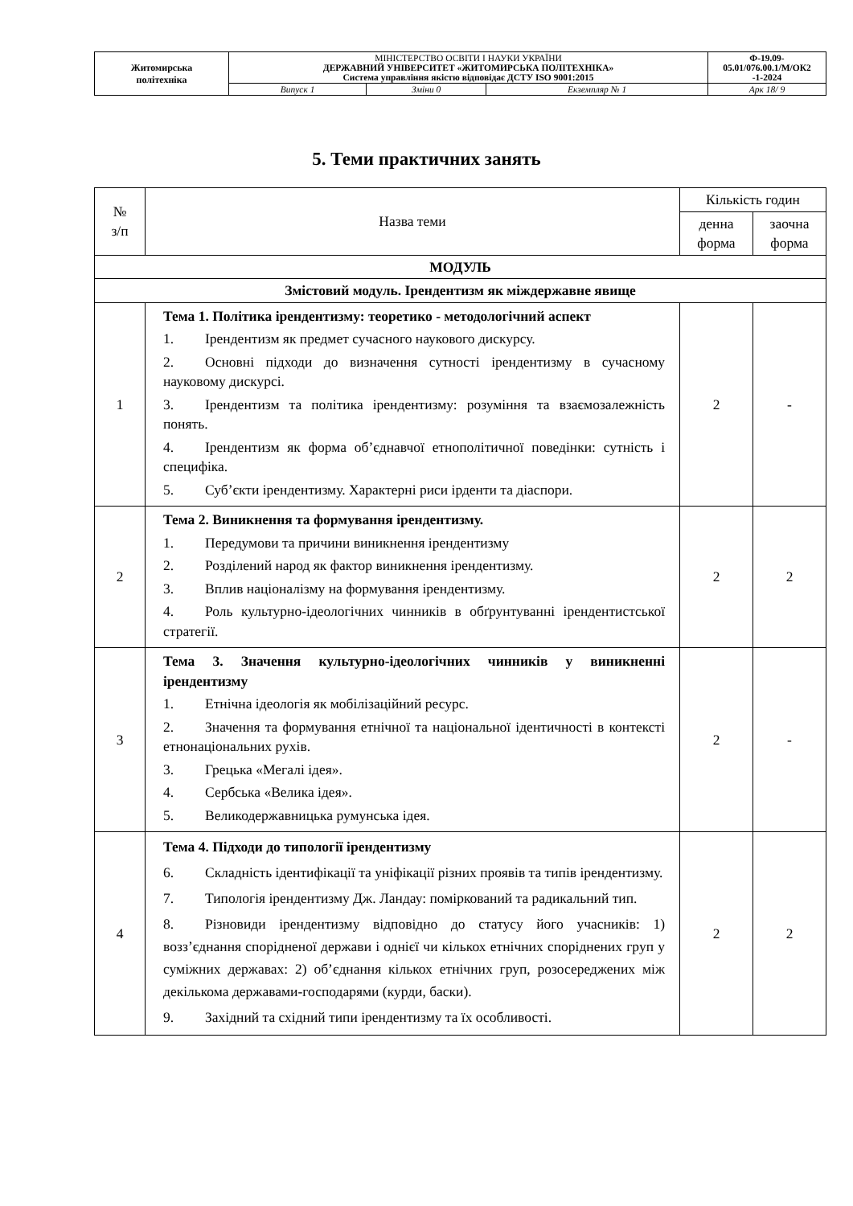| Житомирська політехніка | МІНІСТЕРСТВО ОСВІТИ І НАУКИ УКРАЇНИ ДЕРЖАВНИЙ УНІВЕРСИТЕТ «ЖИТОМИРСЬКА ПОЛІТЕХНІКА» Система управління якістю відповідає ДСТУ ISO 9001:2015 | | | Ф-19.09- 05.01/076.00.1/М/ОК2 -1-2024 |
| | Випуск 1 | Зміни 0 | Екземпляр № 1 | Арк 18/ 9 |
5. Теми практичних занять
| № з/п | Назва теми | Кількість годин | |
| --- | --- | --- | --- |
| | | денна форма | заочна форма |
| МОДУЛЬ | | | |
| Змістовий модуль. Ірендентизм як міждержавне явище | | | |
| 1 | Тема 1. Політика ірендентизму: теоретико - методологічний аспект 1. Ірендентизм як предмет сучасного наукового дискурсу. 2. Основні підходи до визначення сутності ірендентизму в сучасному науковому дискурсі. 3. Ірендентизм та політика ірендентизму: розуміння та взаємозалежність понять. 4. Ірендентизм як форма об’єднавчої етнополітичної поведінки: сутність і специфіка. 5. Суб’єкти ірендентизму. Характерні риси ірденти та діаспори. | 2 | - |
| 2 | Тема 2. Виникнення та формування ірендентизму. 1. Передумови та причини виникнення ірендентизму 2. Розділений народ як фактор виникнення ірендентизму. 3. Вплив націоналізму на формування ірендентизму. 4. Роль культурно-ідеологічних чинників в обґрунтуванні ірендентистської стратегії. | 2 | 2 |
| 3 | Тема 3. Значення культурно-ідеологічних чинників у виникненні ірендентизму 1. Етнічна ідеологія як мобілізаційний ресурс. 2. Значення та формування етнічної та національної ідентичності в контексті етнонаціональних рухів. 3. Грецька «Мегалі ідея». 4. Сербська «Велика ідея». 5. Великодержавницька румунська ідея. | 2 | - |
| 4 | Тема 4. Підходи до типології ірендентизму 6. Складність ідентифікації та уніфікації різних проявів та типів ірендентизму. 7. Типологія ірендентизму Дж. Ландау: поміркований та радикальний тип. 8. Різновиди ірендентизму відповідно до статусу його учасників: 1) возз’єднання спорідненої держави і однієї чи кількох етнічних споріднених груп у суміжних державах: 2) об’єднання кількох етнічних груп, розосереджених між декількома державами-господарями (курди, баски). 9. Західний та східний типи ірендентизму та їх особливості. | 2 | 2 |